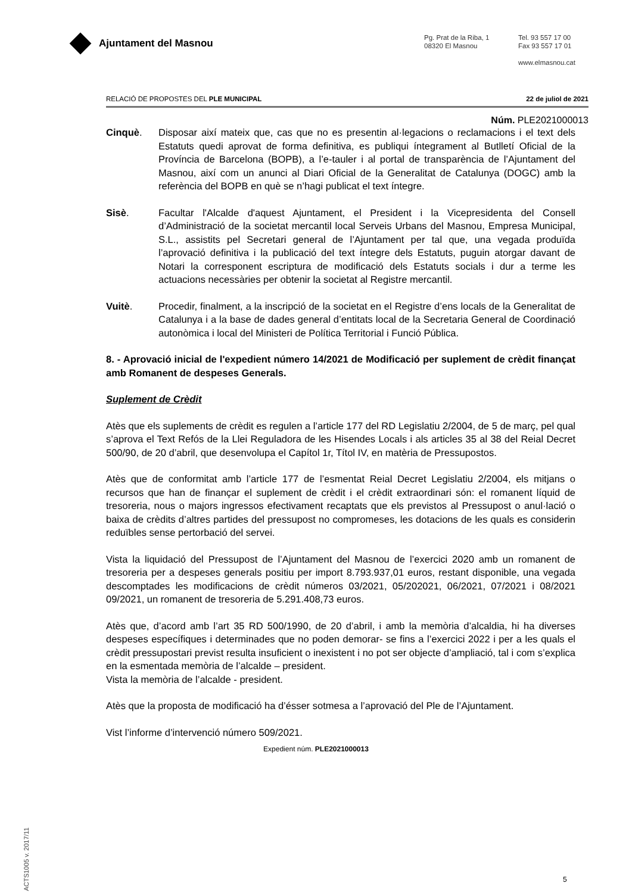Ajuntament del Masnou
Pg. Prat de la Riba, 1
08320 El Masnou
Tel. 93 557 17 00
Fax 93 557 17 01
www.elmasnou.cat
RELACIÓ DE PROPOSTES DEL PLE MUNICIPAL 22 de juliol de 2021
Núm. PLE2021000013
Cinquè. Disposar així mateix que, cas que no es presentin al·legacions o reclamacions i el text dels Estatuts quedi aprovat de forma definitiva, es publiqui íntegrament al Butlletí Oficial de la Província de Barcelona (BOPB), a l’e-tauler i al portal de transparència de l’Ajuntament del Masnou, així com un anunci al Diari Oficial de la Generalitat de Catalunya (DOGC) amb la referència del BOPB en què se n’hagi publicat el text íntegre.
Sisè. Facultar l'Alcalde d'aquest Ajuntament, el President i la Vicepresidenta del Consell d’Administració de la societat mercantil local Serveis Urbans del Masnou, Empresa Municipal, S.L., assistits pel Secretari general de l’Ajuntament per tal que, una vegada produïda l’aprovació definitiva i la publicació del text íntegre dels Estatuts, puguin atorgar davant de Notari la corresponent escriptura de modificació dels Estatuts socials i dur a terme les actuacions necessàries per obtenir la societat al Registre mercantil.
Vuitè. Procedir, finalment, a la inscripció de la societat en el Registre d’ens locals de la Generalitat de Catalunya i a la base de dades general d’entitats local de la Secretaria General de Coordinació autonòmica i local del Ministeri de Política Territorial i Funció Pública.
8. - Aprovació inicial de l'expedient número 14/2021 de Modificació per suplement de crèdit finançat amb Romanent de despeses Generals.
Suplement de Crèdit
Atès que els suplements de crèdit es regulen a l’article 177 del RD Legislatiu 2/2004, de 5 de març, pel qual s’aprova el Text Refós de la Llei Reguladora de les Hisendes Locals i als articles 35 al 38 del Reial Decret 500/90, de 20 d’abril, que desenvolupa el Capítol 1r, Títol IV, en matèria de Pressupostos.
Atès que de conformitat amb l’article 177 de l’esmentat Reial Decret Legislatiu 2/2004, els mitjans o recursos que han de finançar el suplement de crèdit i el crèdit extraordinari són: el romanent líquid de tresoreria, nous o majors ingressos efectivament recaptats que els previstos al Pressupost o anul·lació o baixa de crèdits d’altres partides del pressupost no compromeses, les dotacions de les quals es considerin reduïbles sense pertorbació del servei.
Vista la liquidació del Pressupost de l’Ajuntament del Masnou de l’exercici 2020 amb un romanent de tresoreria per a despeses generals positiu per import 8.793.937,01 euros, restant disponible, una vegada descomptades les modificacions de crèdit números 03/2021, 05/202021, 06/2021, 07/2021 i 08/2021 09/2021, un romanent de tresoreria de 5.291.408,73 euros.
Atès que, d’acord amb l’art 35 RD 500/1990, de 20 d’abril, i amb la memòria d’alcaldia, hi ha diverses despeses específiques i determinades que no poden demorar- se fins a l’exercici 2022 i per a les quals el crèdit pressupostari previst resulta insuficient o inexistent i no pot ser objecte d’ampliació, tal i com s’explica en la esmentada memòria de l’alcalde – president.
Vista la memòria de l’alcalde - president.
Atès que la proposta de modificació ha d’ésser sotmesa a l’aprovació del Ple de l’Ajuntament.
Vist l’informe d’intervenció número 509/2021.
Expedient núm. PLE2021000013
ACTS1005 v. 2017/11
5